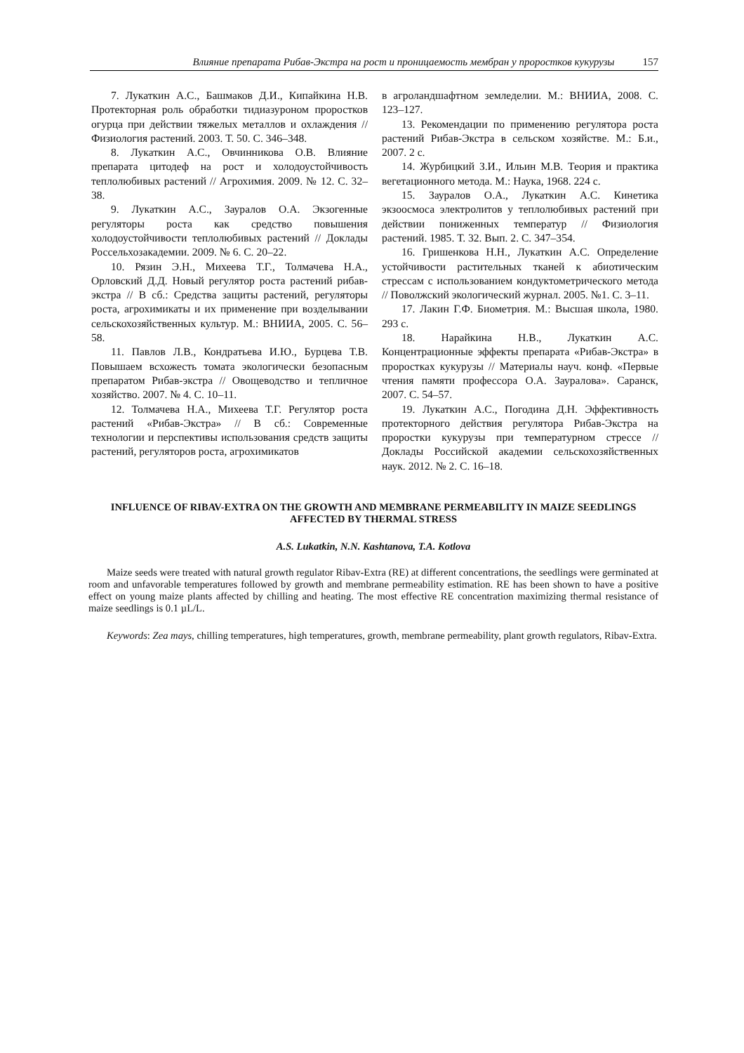Влияние препарата Рибав-Экстра на рост и проницаемость мембран у проростков кукурузы 157
7. Лукаткин А.С., Башмаков Д.И., Кипайкина Н.В. Протекторная роль обработки тидиазуроном проростков огурца при действии тяжелых металлов и охлаждения // Физиология растений. 2003. Т. 50. С. 346–348.
8. Лукаткин А.С., Овчинникова О.В. Влияние препарата цитодеф на рост и холодоустойчивость теплолюбивых растений // Агрохимия. 2009. № 12. С. 32–38.
9. Лукаткин А.С., Зауралов О.А. Экзогенные регуляторы роста как средство повышения холодоустойчивости теплолюбивых растений // Доклады Россельхозакадемии. 2009. № 6. С. 20–22.
10. Рязин Э.Н., Михеева Т.Г., Толмачева Н.А., Орловский Д.Д. Новый регулятор роста растений рибав-экстра // В сб.: Средства защиты растений, регуляторы роста, агрохимикаты и их применение при возделывании сельскохозяйственных культур. М.: ВНИИА, 2005. С. 56–58.
11. Павлов Л.В., Кондратьева И.Ю., Бурцева Т.В. Повышаем всхожесть томата экологически безопасным препаратом Рибав-экстра // Овощеводство и тепличное хозяйство. 2007. № 4. С. 10–11.
12. Толмачева Н.А., Михеева Т.Г. Регулятор роста растений «Рибав-Экстра» // В сб.: Современные технологии и перспективы использования средств защиты растений, регуляторов роста, агрохимикатов
в агроландшафтном земледелии. М.: ВНИИА, 2008. С. 123–127.
13. Рекомендации по применению регулятора роста растений Рибав-Экстра в сельском хозяйстве. М.: Б.и., 2007. 2 с.
14. Журбицкий З.И., Ильин М.В. Теория и практика вегетационного метода. М.: Наука, 1968. 224 с.
15. Зауралов О.А., Лукаткин А.С. Кинетика экзоосмоса электролитов у теплолюбивых растений при действии пониженных температур // Физиология растений. 1985. Т. 32. Вып. 2. С. 347–354.
16. Гришенкова Н.Н., Лукаткин А.С. Определение устойчивости растительных тканей к абиотическим стрессам с использованием кондуктометрического метода // Поволжский экологический журнал. 2005. №1. С. 3–11.
17. Лакин Г.Ф. Биометрия. М.: Высшая школа, 1980. 293 с.
18. Нарайкина Н.В., Лукаткин А.С. Концентрационные эффекты препарата «Рибав-Экстра» в проростках кукурузы // Материалы науч. конф. «Первые чтения памяти профессора О.А. Зауралова». Саранск, 2007. С. 54–57.
19. Лукаткин А.С., Погодина Д.Н. Эффективность протекторного действия регулятора Рибав-Экстра на проростки кукурузы при температурном стрессе // Доклады Российской академии сельскохозяйственных наук. 2012. № 2. С. 16–18.
INFLUENCE OF RIBAV-EXTRA ON THE GROWTH AND MEMBRANE PERMEABILITY IN MAIZE SEEDLINGS AFFECTED BY THERMAL STRESS
A.S. Lukatkin, N.N. Kashtanova, T.A. Kotlova
Maize seeds were treated with natural growth regulator Ribav-Extra (RE) at different concentrations, the seedlings were germinated at room and unfavorable temperatures followed by growth and membrane permeability estimation. RE has been shown to have a positive effect on young maize plants affected by chilling and heating. The most effective RE concentration maximizing thermal resistance of maize seedlings is 0.1 µL/L.
Keywords: Zea mays, chilling temperatures, high temperatures, growth, membrane permeability, plant growth regulators, Ribav-Extra.